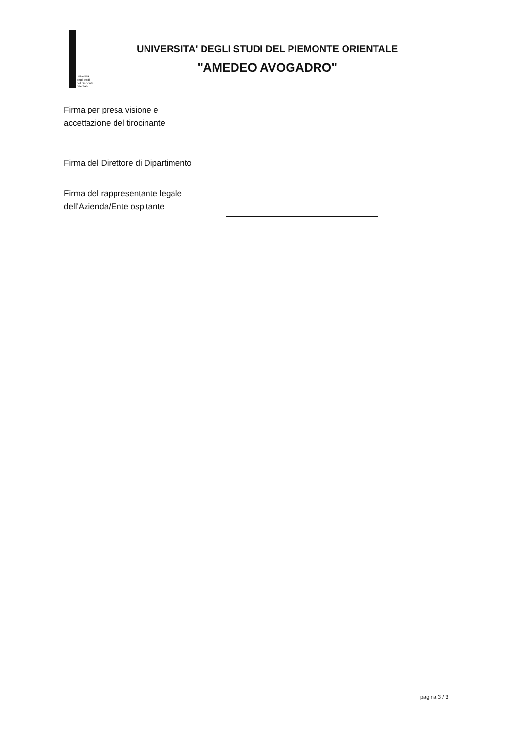università
degli studi
del piemonte
orientale
UNIVERSITA' DEGLI STUDI DEL PIEMONTE ORIENTALE
"AMEDEO AVOGADRO"
Firma per presa visione e
accettazione del tirocinante
Firma del Direttore di Dipartimento
Firma del rappresentante legale
dell'Azienda/Ente ospitante
pagina 3 / 3